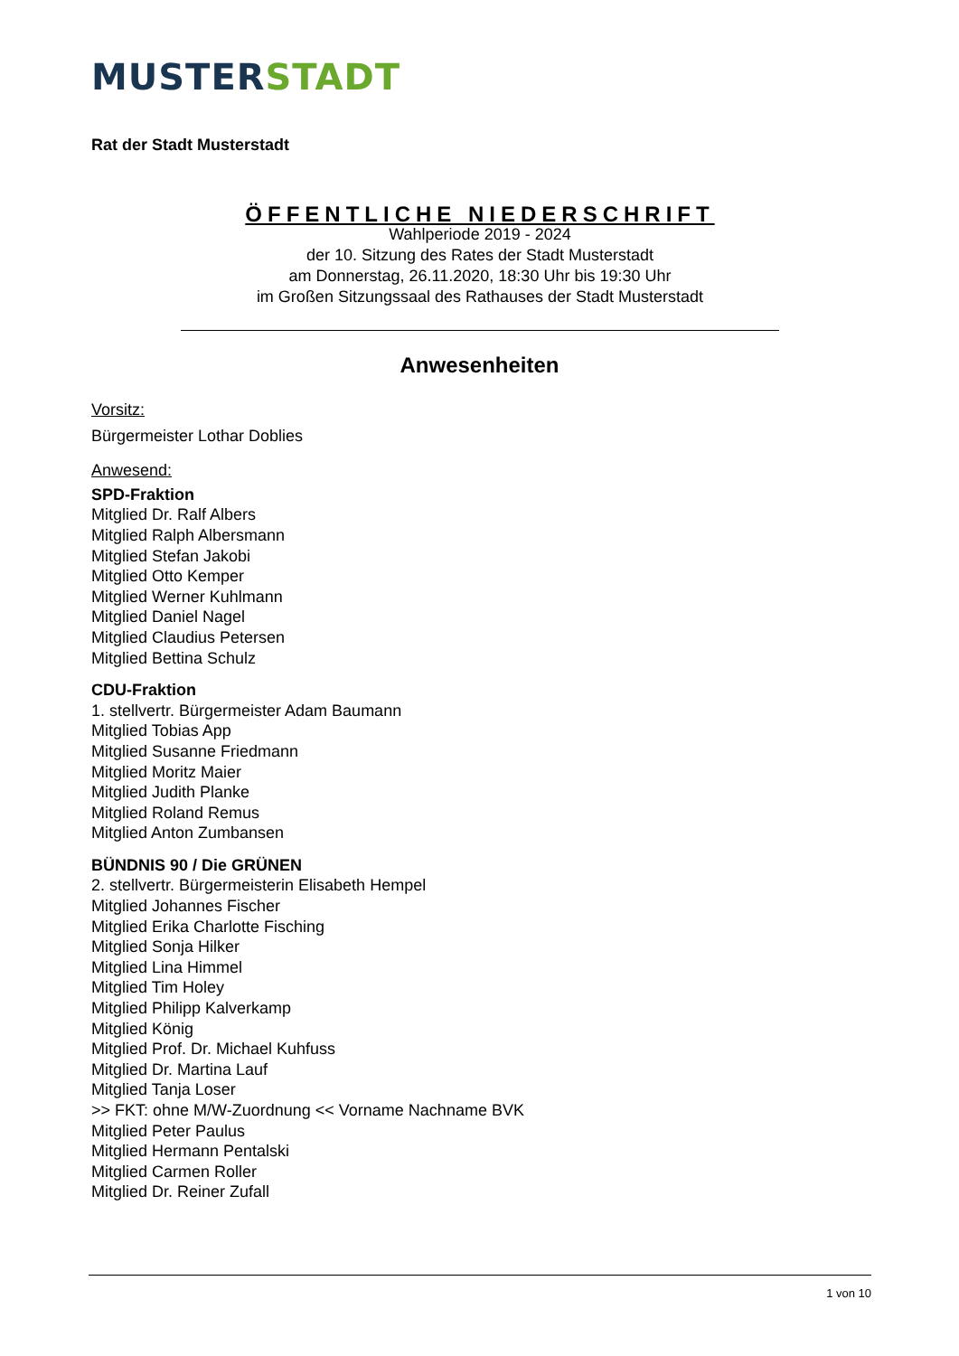MUSTER STADT
Rat der Stadt Musterstadt
ÖFFENTLICHE NIEDERSCHRIFT
Wahlperiode 2019 - 2024
der 10. Sitzung des Rates der Stadt Musterstadt
am Donnerstag, 26.11.2020, 18:30 Uhr bis 19:30 Uhr
im Großen Sitzungssaal des Rathauses der Stadt Musterstadt
Anwesenheiten
Vorsitz:
Bürgermeister Lothar Doblies
Anwesend:
SPD-Fraktion
Mitglied Dr. Ralf Albers
Mitglied Ralph Albersmann
Mitglied Stefan Jakobi
Mitglied Otto Kemper
Mitglied Werner Kuhlmann
Mitglied Daniel Nagel
Mitglied Claudius Petersen
Mitglied Bettina Schulz
CDU-Fraktion
1. stellvertr. Bürgermeister Adam Baumann
Mitglied Tobias App
Mitglied Susanne Friedmann
Mitglied Moritz Maier
Mitglied Judith Planke
Mitglied Roland Remus
Mitglied Anton Zumbansen
BÜNDNIS 90 / Die GRÜNEN
2. stellvertr. Bürgermeisterin Elisabeth Hempel
Mitglied Johannes Fischer
Mitglied Erika Charlotte Fisching
Mitglied Sonja Hilker
Mitglied Lina Himmel
Mitglied Tim Holey
Mitglied Philipp Kalverkamp
Mitglied König
Mitglied Prof. Dr. Michael Kuhfuss
Mitglied Dr. Martina Lauf
Mitglied Tanja Loser
>> FKT: ohne M/W-Zuordnung << Vorname Nachname BVK
Mitglied Peter Paulus
Mitglied Hermann Pentalski
Mitglied Carmen Roller
Mitglied Dr. Reiner Zufall
1 von 10